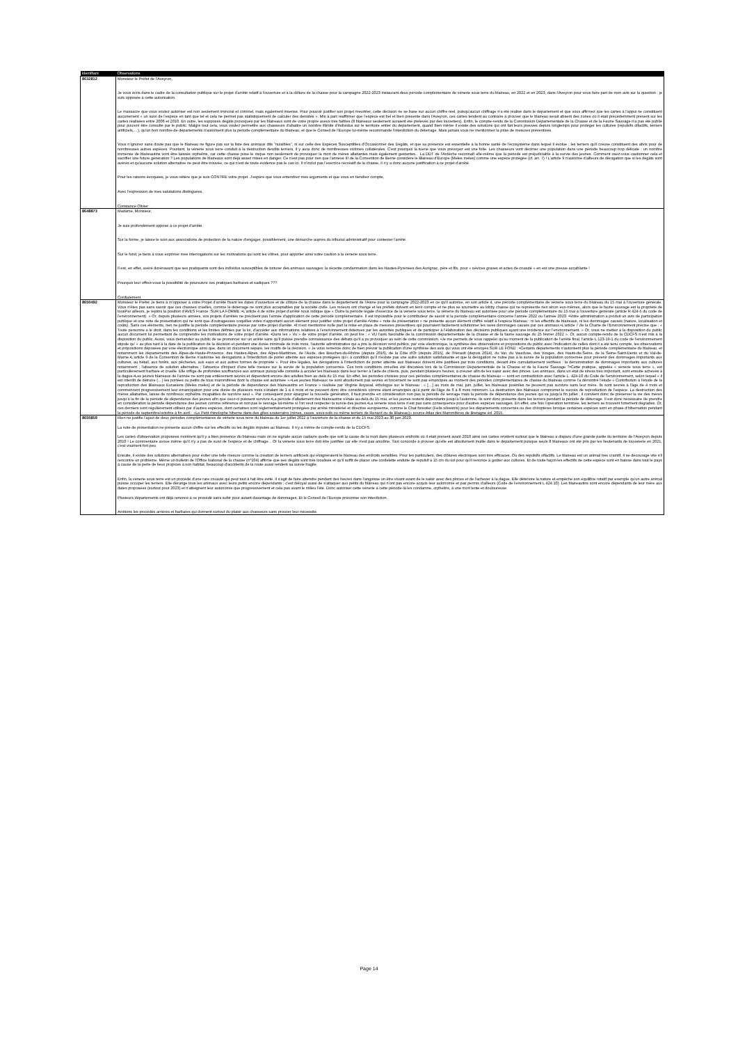| Identifiant | Observations |
| --- | --- |
| 8632812 | Monsieur le Préfet de l'Aveyron, Je vous écris dans le cadre de la consultation publique sur le projet d'arrêté relatif à l'ouverture et à la clôture de la chasse pour la campagne 2022-2023 instaurant deux période complémentaire de vénerie sous terre du blaireau, en 2022 et en 2023, dans l'Aveyron pour vous faire part de mon avis sur la question : je suis opposée à cette autorisation. Le massacre que vous voulez autoriser est non seulement immoral et criminel, mais également insensé. Pour pouvoir justifier son projet meurtrier, cette décision ne se base sur aucun chiffre réel, puisqu'aucun chiffrage n'a été réalisé dans le département et que vous affirmez que les cartes à l'appui ne constituent aucunement « un suivi de l'espèce en tant que tel et cela ne permet pas statistiquement de calculer des densités ». Mis à part réaffirmer que l'espèce est bel et bien présente dans l'Aveyron, ces cartes tendent au contraire à prouver que le blaireau serait absent des zones où il était précédemment présent sur les cartes réalisées entre 2006 et 2010. En outre, les supposés dégâts provoqués par les blaireaux sont de votre propre aveux très faibles (8 blaireaux seulement auraient été prélevés par des louvetiers). Enfin, le compte-rendu de la Commission Départementale de la Chasse et de la Faune Sauvage n'a pas été publié pour pouvoir être consulté par le public. Malgré tout cela, vous voulez permettre aux chasseurs d'abattre un nombre illimité d'individus sur le territoire entier du département, quand bien même il existe des solutions qui ont fait leurs preuves depuis longtemps pour protéger les cultures (répulsifs olfactifs, terriers artificiels,…), qu'un bon nombre de départements n'autorisent plus la période complémentaire du blaireau, et que le Conseil de l'Europe lui-même recommande l'interdiction du déterrage. Mais jamais vous ne mentionnez la prise de mesures préventives. Vous n'ignorez sans doute pas que le blaireau ne figure pas sur la liste des animaux dits "nuisibles", ni sur celle des Espèces Susceptibles d'Occasionner des Dégâts, et que sa présence est essentielle à la bonne santé de l'écosystème dans lequel il évolue ; les terriers qu'il creuse constituent des abris pour de nombreuses autres espèces. Pourtant, la vénerie sous terre conduit à la destruction desdits terriers, il y aura donc de nombreuses victimes collatérales. C'est pourquoi la tuerie que vous prévoyez est une folie. Les chasseurs vont décimer une population dans une période beaucoup trop délicate : un nombre immense de blaireautins vont être laissés orphelins, car cette chasse pose le risque non seulement de provoquer la mort de mères allaitantes mais également gestantes... La DDT de l'Ardèche reconnaît elle-même que la période est préjudiciable à la survie des jeunes. Comment osez-vous cautionner cela et sacrifier une future génération ? Les populations de blaireaux sont déjà assez mises en danger. Ce n'est pas pour rien que l'annexe III de la Convention de Berne considère le Blaireau d'Europe (Meles meles) comme une espèce protégée (cf. art. 7) ! L'article 9 n'autorise d'ailleurs de dérogation que si les dégâts sont avérés et qu'aucune solution alternative ne peut être trouvée, ce qui n'est de toute évidence pas le cas ici. Il n'inclut pas l'exercice récréatif de la chasse, il n'y a donc aucune justification à ce projet d'arrêté. Pour les raisons évoquées, je vous réitère que je suis CONTRE votre projet. J'espère que vous entendrez mes arguments et que vous en tiendrez compte, Avec l'expression de mes salutations distinguées, Constance Olivier |
| 8648873 | Madame, Monsieur, Je suis profondément opposé à ce projet d'arrêté. Sur la forme, je laisse le soin aux associations de protection de la nature d'engager, possiblement, une démarche auprès du tribunal administratif pour contester l'arrêté. Sur le fond, je tiens à vous exprimer mes interrogations sur les motivations qui sont les vôtres, pour apporter ainsi votre caution à la vénerie sous terre. Il est, en effet, avéré dorénavant que ses pratiquants sont des individus susceptibles de torturer des animaux sauvages: la récente condamnation dans les Hautes-Pyrénées des Aurignac, père et fils, pour « sévices graves et actes de cruauté » en est une preuve accablante ! Pourquoi leur offrez-vous la possibilité de poursuivre ces pratiques barbares et sadiques ??? Cordialement |
| 8650492 | Monsieur le Préfet Je tiens à m'opposer à votre Projet d'arrêté fixant les dates d'ouverture et de clôture de la chasse dans le département de l'Aisne pour la campagne 2022-2023 en ce qu'il autorise, en son article 4, une période complémentaire de vénerie sous terre du blaireau du 15 mai à l'ouverture générale. Vous n'êtes pas sans savoir que ces chasses cruelles, comme le déterrage ne sont plus acceptables par la société civile. Les moeurs ont changé et les préfets doivent en tenir compte et ne plus se soumettre au lobby chasse qui ne représente rien sinon eux-mêmes, alors que le faune sauvage est la propriété de tousPar ailleurs, je rejoins la position d'AVES France :SUR LA FORME :•L'article 4 de votre projet d'arrêté nous indique que « Outre la période légale d'exercice de la vénerie sous terre, la vénerie du blaireau est autorisée pour une période complémentaire du 15 mai à l'ouverture générale (article R 424-5 du code de l'environnement). » Or, depuis plusieurs années, vos projets d'arrêtés ne précisent pas l'année d'application de cette période complémentaire. Il est impossible pour le contributeur de savoir si la période complémentaire concerne l'année 2022 ou l'année 2023. •Votre administration a produit un avis de participation publique et une note de présentation qui ne sont que d'outrageuses coquilles vides n'apportant aucun élément pour justifier votre projet d'arrêté.•Votre « note de présentation » ne présente aucun élément chiffré relatif à l'espèce blaireau : ni les effectifs de blaireaux, ni les dommages causés (nature, localisation et coûts). Sans ces éléments, rien ne justifie la période complémentaire prévue par votre projet d'arrêté. •Il n'est mentionné nulle part la mise en place de mesures préventives qui pourraient facilement solutionner les rares dommages causés par ces animaux.•L'article 7 de la Charte de l'Environnement précise que : « Toute personne a le droit, dans les conditions et les limites définies par la loi, d'accéder aux informations relatives à l'environnement détenues par les autorités publiques et de participer à l'élaboration des décisions publiques ayant une incidence sur l'environnement. » Or, vous ne mettez à la disposition du public aucun document lui permettant de comprendre les motivations de votre projet d'arrêté. •Dans les « Vu » de votre projet d'arrêté, on peut lire : « VU l'avis favorable de la commission départementale de la chasse et de la faune sauvage du 25 février 2022 ». Or, aucun compte-rendu de la CDCFS n'est mis à la disposition du public. Aussi, vous demandez au public de se prononcer sur un arrêté sans qu'il puisse prendre connaissance des débats qu'il a pu provoquer au sein de cette commission. •Je me permets de vous rappeler qu'au moment de la publication de l'arrêté final, l'article L 123-19-1 du code de l'environnement stipule qu' « au plus tard à la date de la publication de la décision et pendant une durée minimale de trois mois, l'autorité administrative qui a pris la décision rend publics, par voie électronique, la synthèse des observations et propositions du public avec l'indication de celles dont il a été tenu compte, les observations et propositions déposées par voie électronique ainsi que, dans un document séparé, les motifs de la décision. » Je vous remercie donc de bien prévoir la publication d'une synthèse des avis qui vous ont été envoyés.SUR LE FOND : •Certains départements n'autorisent plus la période complémentaire du blaireau, et notamment les départements des Alpes-de-Haute-Provence, des Hautes-Alpes, des Alpes-Maritimes, de l'Aude, des Bouches-du-Rhône (depuis 2016), de la Côte d'Or (depuis 2015), de l'Hérault (depuis 2014), du Var, du Vaucluse, des Vosges, des Hauts-de-Seine, de la Seine-Saint-Denis et du Val-de-Marne.•L'article 9 de la Convention de Berne n'autorise les dérogations à l'interdiction de porter atteinte aux espèces protégées qu'« à condition qu'il n'existe pas une autre solution satisfaisante et que la dérogation ne nuise pas à la survie de la population concernée pour prévenir des dommages importants aux cultures, au bétail, aux forêts, aux pêcheries, aux eaux et aux autres formes de propriété ». Pour être légales, les dérogations à l'interdiction de porter atteinte aux blaireaux doivent être justifiées par trois conditions, devant être cumulativement vérifiées : la démonstration de dommages importants aux cultures notamment ; l'absence de solution alternative ; l'absence d'impact d'une telle mesure sur la survie de la population concernée. Ces trois conditions ont-elles été discutées lors de la Commission Départementale de la Chasse et de la Faune Sauvage ?•Cette pratique, appelée « vénerie sous terre », est particulièrement barbare et cruelle. Elle inflige de profondes souffrances aux animaux puisqu'elle consiste à acculer les blaireaux dans leur terrier à l'aide de chiens, puis, pendant plusieurs heures, à creuser afin de les saisir avec des pinces. Les animaux, dans un état de stress très important, sont ensuite achevés à la dague.•Les jeunes blaireaux de l'année ne sont pas entièrement sevrés et dépendent encore des adultes bien au delà du 15 mai. En effet, les périodes choisies pour ces périodes complémentaires de chasse du blaireau — sont en contradiction avec l'article L. 424-10 du Code de l'environnement, selon lequel « il est interdit de détruire (…) les portées ou petits de tous mammifères dont la chasse est autorisée ».•Les jeunes blaireaux ne sont absolument pas sevrés et forcément ne sont pas émancipés au moment des périodes complémentaires de chasse du blaireau comme l'a démontré l'étude « Contribution à l'étude de la reproduction des Blaireaux Eurasiens (Meles meles) et de la période de dépendance des blaireautins en France » réalisée par Virginie Boyaval, éthologue sur le blaireau : « […] au mois de mai, juin, juillet, les blaireaux juvéniles ne peuvent pas survivre sans leur mère. Ils sont sevrés à l'âge de 4 mois et commencent progressivement leur émancipation pour une durée de plusieurs mois s'étalant de 1 à 4 mois et ne peuvent donc être considérés comme étant émancipés qu'à partir de l'âge de 6 à 8 mois minimum. La destruction des blaireaux compromet le succès de reproduction de l'espèce. La destruction des mères allaitantes, laisse de nombreux orphelins incapables de survivre seul ». Par conséquent pour épargner la nouvelle génération, il faut prendre en considération non pas la période de sevrage mais la période de dépendance des jeunes qui va jusqu'à fin juillet ; il convient donc de préserver la vie des mères jusqu'à la fin de la période de dépendance des jeunes afin que ceux-ci puissent survivre.•La période d'allaitement des blaireautins s'étale au-delà du 15 mai, et les jeunes restent dépendants jusqu'à l'automne, ils sont donc présents dans les terriers pendant la période de déterrage. Il est donc nécessaire de prendre en considération la période dépendance des jeunes comme référence et non pas le sevrage lui-même si l'on veut respecter la survie des jeunes.•La vénerie sous terre n'est pas sans conséquence pour d'autres espèces sauvages. En effet, une fois l'opération terminée, les terriers se trouvent fortement dégradés. Or, ces derniers sont régulièrement utilisés par d'autres espèces, dont certaines sont réglementairement protégées par arrêté ministériel et directive européenne, comme le Chat forestier (Felis silvestris) pour les départements concernés ou des chiroptères lorsque certaines espèces sont en phase d'hibernation pendant la période de septembre/octobre à fin avril : «Le Petit rhinolophe hiberne dans des gîtes souterrains (mines, caves, sous-sols ou même terriers de Renard ou de Blaireau)» source Atlas des Mammifères de Bretagne éd. 2015. |
| 8650859 | Rien ne justifie l'ajout de deux périodes complémentaires de vénerie sous terre du blaireau du 1er juillet 2022 à l'ouverture de la chasse et du 15 mai 2023 au 30 juin 2023. La note de présentation ne présente aucun chiffre sur les effectifs ou les dégâts imputés au blaireau. Il n'y a même de compte-rendu de la CDCFS. Les cartes d'observation proposées montrent qu'il y a bien présence du blaireau mais on ne signale aucun cadavre quelle que soit la cause de la mort dans plusieurs endroits où il était présent avant 2010 ainsi ces cartes révèlent surtout que le blaireau a disparu d'une grande partie du territoire de l'Aveyron depuis 2010 ! Le commentaire avoue même qu'il n'y a pas de suivi de l'espèce et de chiffrage... Or la vénerie sous terre doit être justifiée car elle n'est pas anodine. Tout concorde à prouver qu'elle est absolument inutile dans le département puisque seuls 8 blaireaux ont été pris par les lieutenants de louveterie en 2021, c'est vraiment fort peu. Ensuite, il existe des solutions alternatives pour éviter une telle mesure comme la création de terriers artificiels qui éloigneraient le blaireau des endroits sensibles. Pour les particuliers, des clôtures électriques sont très efficaces. Ou des répulsifs olfactifs. Le blaireau est un animal très craintif, il se décourage vite s'il rencontre un problème. Même un bulletin de l'Office National de la chasse (n°104) affirme que ses dégâts sont très localisés et qu'il suffit de placer une cordelette enduite de répulsif à 15 cm du sol pour qu'il renonce à goûter aux cultures. Et de toute façon les effectifs de cette espèce sont en baisse dans tout le pays à cause de la perte de lieux propices à son habitat, beaucoup d'accidents de la route aussi rendent sa survie fragile. Enfin, la vènerie sous terre est un procédé d'une rare cruauté qui peut tout à fait être évité. Il s'agit de faire attendre pendant des heures dans l'angoisse un être vivant avant de le saisir avec des pinces et de l'achever à la dague. Elle détériore la nature et empêche son équilibre rotatif par exemple qu'un autre animal puisse occuper les terriers. Elle dérange tous les animaux avec leurs petits encore dépendants ; c'est déloyal aussi de s'attaquer aux petits du blaireau qui n'ont pas encore acquis leur autonomie et pas permis d'ailleurs (Code de l'environnement L 424.10). Les blaireautins sont encore dépendants de leur mère aux dates proposées (surtout pour 2023) et n'atteignent leur autonomie que progressivement et cela pas avant le milieu l'été. Donc autoriser cette vénerie à cette période-là les condamne, orphelins, à une mort lente et douloureuse. Plusieurs départements ont déjà renoncé à ce procédé sans subir pour autant davantage de dommages. Et le Conseil de l'Europe préconise son interdiction. Arrêtons les procédés arriérés et barbares qui donnent surtout du plaisir aux chasseurs sans prouver leur nécessité. |
Page 14